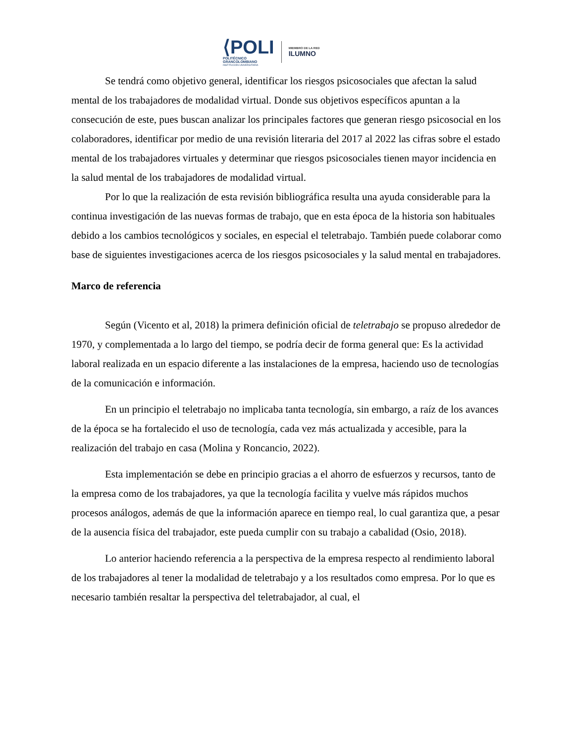⟨POLI
POLITÉCNICO
GRANCOLOMBIANO
INSTITUCIÓN UNIVERSITARIA
MIEMBRO DE LA RED
ILUMNO
Se tendrá como objetivo general, identificar los riesgos psicosociales que afectan la salud mental de los trabajadores de modalidad virtual. Donde sus objetivos específicos apuntan a la consecución de este, pues buscan analizar los principales factores que generan riesgo psicosocial en los colaboradores, identificar por medio de una revisión literaria del 2017 al 2022 las cifras sobre el estado mental de los trabajadores virtuales y determinar que riesgos psicosociales tienen mayor incidencia en la salud mental de los trabajadores de modalidad virtual.
Por lo que la realización de esta revisión bibliográfica resulta una ayuda considerable para la continua investigación de las nuevas formas de trabajo, que en esta época de la historia son habituales debido a los cambios tecnológicos y sociales, en especial el teletrabajo. También puede colaborar como base de siguientes investigaciones acerca de los riesgos psicosociales y la salud mental en trabajadores.
Marco de referencia
Según (Vicento et al, 2018) la primera definición oficial de teletrabajo se propuso alrededor de 1970, y complementada a lo largo del tiempo, se podría decir de forma general que: Es la actividad laboral realizada en un espacio diferente a las instalaciones de la empresa, haciendo uso de tecnologías de la comunicación e información.
En un principio el teletrabajo no implicaba tanta tecnología, sin embargo, a raíz de los avances de la época se ha fortalecido el uso de tecnología, cada vez más actualizada y accesible, para la realización del trabajo en casa (Molina y Roncancio, 2022).
Esta implementación se debe en principio gracias a el ahorro de esfuerzos y recursos, tanto de la empresa como de los trabajadores, ya que la tecnología facilita y vuelve más rápidos muchos procesos análogos, además de que la información aparece en tiempo real, lo cual garantiza que, a pesar de la ausencia física del trabajador, este pueda cumplir con su trabajo a cabalidad (Osio, 2018).
Lo anterior haciendo referencia a la perspectiva de la empresa respecto al rendimiento laboral de los trabajadores al tener la modalidad de teletrabajo y a los resultados como empresa. Por lo que es necesario también resaltar la perspectiva del teletrabajador, al cual, el